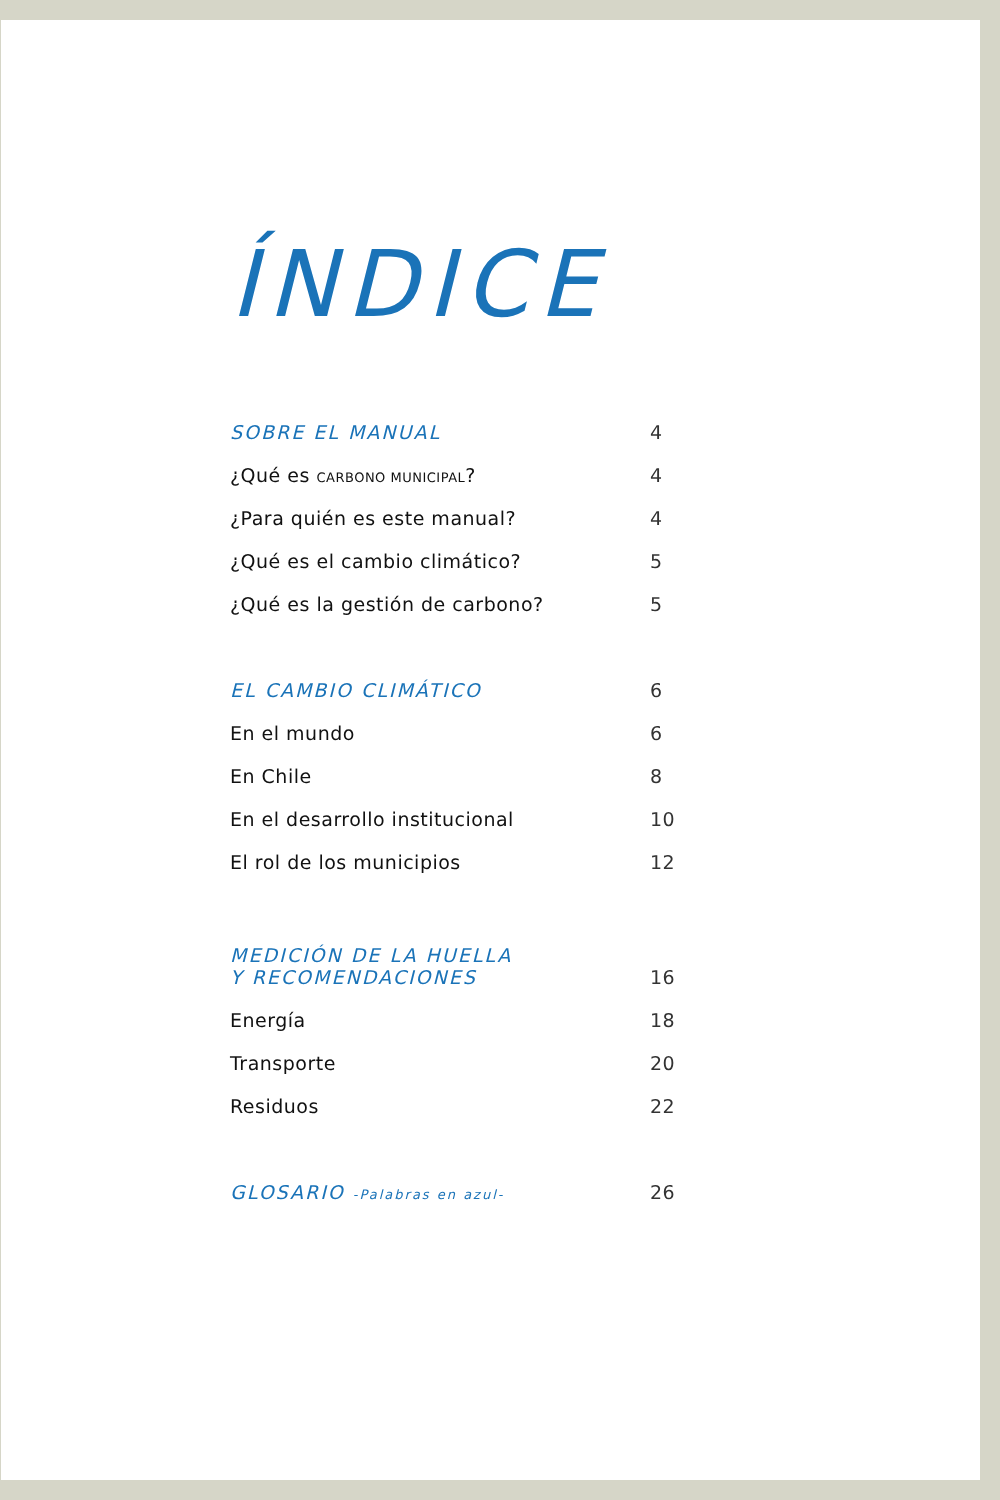ÍNDICE
SOBRE EL MANUAL 4
¿Qué es CARBONO MUNICIPAL? 4
¿Para quién es este manual? 4
¿Qué es el cambio climático? 5
¿Qué es la gestión de carbono? 5
EL CAMBIO CLIMÁTICO 6
En el mundo 6
En Chile 8
En el desarrollo institucional 10
El rol de los municipios 12
MEDICIÓN DE LA HUELLA
Y RECOMENDACIONES 16
Energía 18
Transporte 20
Residuos 22
GLOSARIO -Palabras en azul- 26